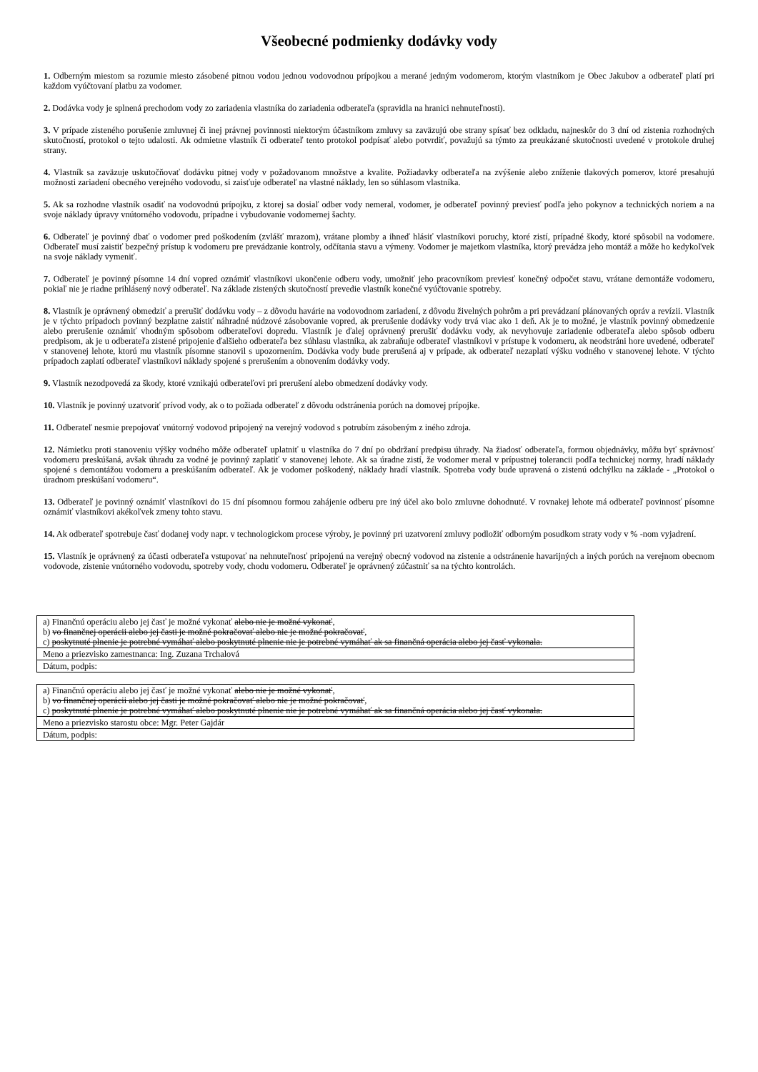Všeobecné podmienky dodávky vody
1. Odberným miestom sa rozumie miesto zásobené pitnou vodou jednou vodovodnou prípojkou a merané jedným vodomerom, ktorým vlastníkom je Obec Jakubov a odberateľ platí pri každom vyúčtovaní platbu za vodomer.
2. Dodávka vody je splnená prechodom vody zo zariadenia vlastníka do zariadenia odberateľa (spravidla na hranici nehnuteľnosti).
3. V prípade zisteného porušenie zmluvnej či inej právnej povinnosti niektorým účastníkom zmluvy sa zaväzujú obe strany spísať bez odkladu, najneskôr do 3 dní od zistenia rozhodných skutočností, protokol o tejto udalosti. Ak odmietne vlastník či odberateľ tento protokol podpísať alebo potvrdiť, považujú sa týmto za preukázané skutočnosti uvedené v protokole druhej strany.
4. Vlastník sa zaväzuje uskutočňovať dodávku pitnej vody v požadovanom množstve a kvalite. Požiadavky odberateľa na zvýšenie alebo zníženie tlakových pomerov, ktoré presahujú možnosti zariadení obecného verejného vodovodu, si zaisťuje odberateľ na vlastné náklady, len so súhlasom vlastníka.
5. Ak sa rozhodne vlastník osadiť na vodovodnú prípojku, z ktorej sa dosiaľ odber vody nemeral, vodomer, je odberateľ povinný previesť podľa jeho pokynov a technických noriem a na svoje náklady úpravy vnútorného vodovodu, prípadne i vybudovanie vodomernej šachty.
6. Odberateľ je povinný dbať o vodomer pred poškodením (zvlášť mrazom), vrátane plomby a ihneď hlásiť vlastníkovi poruchy, ktoré zistí, prípadné škody, ktoré spôsobil na vodomere. Odberateľ musí zaistiť bezpečný prístup k vodomeru pre prevádzanie kontroly, odčítania stavu a výmeny. Vodomer je majetkom vlastníka, ktorý prevádza jeho montáž a môže ho kedykoľvek na svoje náklady vymeniť.
7. Odberateľ je povinný písomne 14 dní vopred oznámiť vlastníkovi ukončenie odberu vody, umožniť jeho pracovníkom previesť konečný odpočet stavu, vrátane demontáže vodomeru, pokiaľ nie je riadne prihlásený nový odberateľ. Na základe zistených skutočností prevedie vlastník konečné vyúčtovanie spotreby.
8. Vlastník je oprávnený obmedziť a prerušiť dodávku vody – z dôvodu havárie na vodovodnom zariadení, z dôvodu živelných pohrôm a pri prevádzaní plánovaných opráv a revízii. Vlastník je v týchto prípadoch povinný bezplatne zaistiť náhradné núdzové zásobovanie vopred, ak prerušenie dodávky vody trvá viac ako 1 deň. Ak je to možné, je vlastník povinný obmedzenie alebo prerušenie oznámiť vhodným spôsobom odberateľovi dopredu. Vlastník je ďalej oprávnený prerušiť dodávku vody, ak nevyhovuje zariadenie odberateľa alebo spôsob odberu predpisom, ak je u odberateľa zistené pripojenie ďalšieho odberateľa bez súhlasu vlastníka, ak zabraňuje odberateľ vlastníkovi v prístupe k vodomeru, ak neodstráni hore uvedené, odberateľ v stanovenej lehote, ktorú mu vlastník písomne stanovil s upozornením. Dodávka vody bude prerušená aj v prípade, ak odberateľ nezaplatí výšku vodného v stanovenej lehote. V týchto prípadoch zaplatí odberateľ vlastníkovi náklady spojené s prerušením a obnovením dodávky vody.
9. Vlastník nezodpovedá za škody, ktoré vznikajú odberateľovi pri prerušení alebo obmedzení dodávky vody.
10. Vlastník je povinný uzatvoriť prívod vody, ak o to požiada odberateľ z dôvodu odstránenia porúch na domovej prípojke.
11. Odberateľ nesmie prepojovať vnútorný vodovod pripojený na verejný vodovod s potrubím zásobeným z iného zdroja.
12. Námietku proti stanoveniu výšky vodného môže odberateľ uplatniť u vlastníka do 7 dní po obdržaní predpisu úhrady. Na žiadosť odberateľa, formou objednávky, môžu byť správnosť vodomeru preskúšaná, avšak úhradu za vodné je povinný zaplatiť v stanovenej lehote. Ak sa úradne zistí, že vodomer meral v prípustnej tolerancii podľa technickej normy, hradí náklady spojené s demontážou vodomeru a preskúšaním odberateľ. Ak je vodomer poškodený, náklady hradí vlastník. Spotreba vody bude upravená o zistenú odchýlku na základe - „Protokol o úradnom preskúšaní vodomeru“.
13. Odberateľ je povinný oznámiť vlastníkovi do 15 dní písomnou formou zahájenie odberu pre iný účel ako bolo zmluvne dohodnuté. V rovnakej lehote má odberateľ povinnosť písomne oznámiť vlastníkovi akékoľvek zmeny tohto stavu.
14. Ak odberateľ spotrebuje časť dodanej vody napr. v technologickom procese výroby, je povinný pri uzatvorení zmluvy podložiť odborným posudkom straty vody v % -nom vyjadrení.
15. Vlastník je oprávnený za účasti odberateľa vstupovať na nehnuteľnosť pripojenú na verejný obecný vodovod na zistenie a odstránenie havarijných a iných porúch na verejnom obecnom vodovode, zistenie vnútorného vodovodu, spotreby vody, chodu vodomeru. Odberateľ je oprávnený zúčastniť sa na týchto kontrolách.
| a) Finančnú operáciu alebo jej časť je možné vykonať alebo nie je možné vykonať , b) vo finančnej operácii alebo jej časti je možné pokračovať alebo nie je možné pokračovať , c) poskytnuté plnenie je potrebné vymáhať alebo poskytnuté plnenie nie je potrebné vymáhať ak sa finančná operácia alebo jej časť vykonala. |
| Meno a priezvisko zamestnanca: Ing. Zuzana Trchalová |
| Dátum, podpis: |
| a) Finančnú operáciu alebo jej časť je možné vykonať alebo nie je možné vykonať , b) vo finančnej operácii alebo jej časti je možné pokračovať alebo nie je možné pokračovať , c) poskytnuté plnenie je potrebné vymáhať alebo poskytnuté plnenie nie je potrebné vymáhať ak sa finančná operácia alebo jej časť vykonala. |
| Meno a priezvisko starostu obce: Mgr. Peter Gajdár |
| Dátum, podpis: |